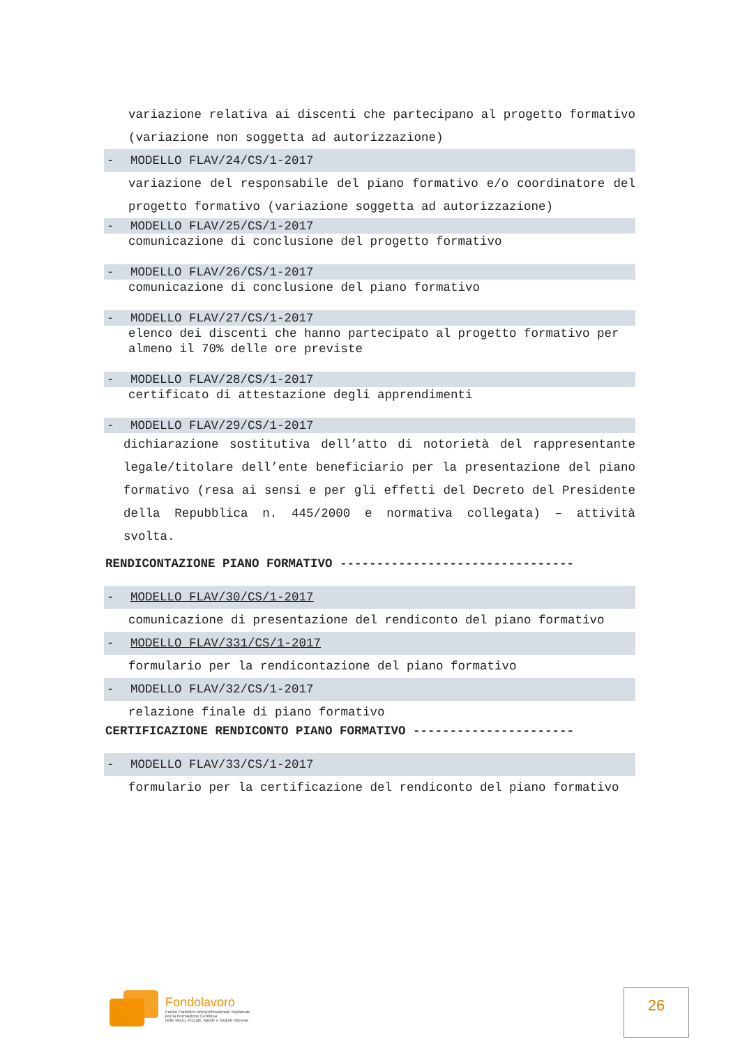variazione relativa ai discenti che partecipano al progetto formativo (variazione non soggetta ad autorizzazione)
- MODELLO FLAV/24/CS/1-2017
variazione del responsabile del piano formativo e/o coordinatore del progetto formativo (variazione soggetta ad autorizzazione)
- MODELLO FLAV/25/CS/1-2017
comunicazione di conclusione del progetto formativo
- MODELLO FLAV/26/CS/1-2017
comunicazione di conclusione del piano formativo
- MODELLO FLAV/27/CS/1-2017
elenco dei discenti che hanno partecipato al progetto formativo per almeno il 70% delle ore previste
- MODELLO FLAV/28/CS/1-2017
certificato di attestazione degli apprendimenti
- MODELLO FLAV/29/CS/1-2017
dichiarazione sostitutiva dell’atto di notorietà del rappresentante legale/titolare dell’ente beneficiario per la presentazione del piano formativo (resa ai sensi e per gli effetti del Decreto del Presidente della Repubblica n. 445/2000 e normativa collegata) – attività svolta.
RENDICONTAZIONE PIANO FORMATIVO --------------------------------
- MODELLO FLAV/30/CS/1-2017
comunicazione di presentazione del rendiconto del piano formativo
- MODELLO FLAV/331/CS/1-2017
formulario per la rendicontazione del piano formativo
- MODELLO FLAV/32/CS/1-2017
relazione finale di piano formativo
CERTIFICAZIONE RENDICONTO PIANO FORMATIVO ----------------------
- MODELLO FLAV/33/CS/1-2017
formulario per la certificazione del rendiconto del piano formativo
Fondolavoro
Fondo Paritetico Interprofessionale Nazionale
per la Formazione Continua
delle Micro, Piccole, Medie e Grandi Imprese
26